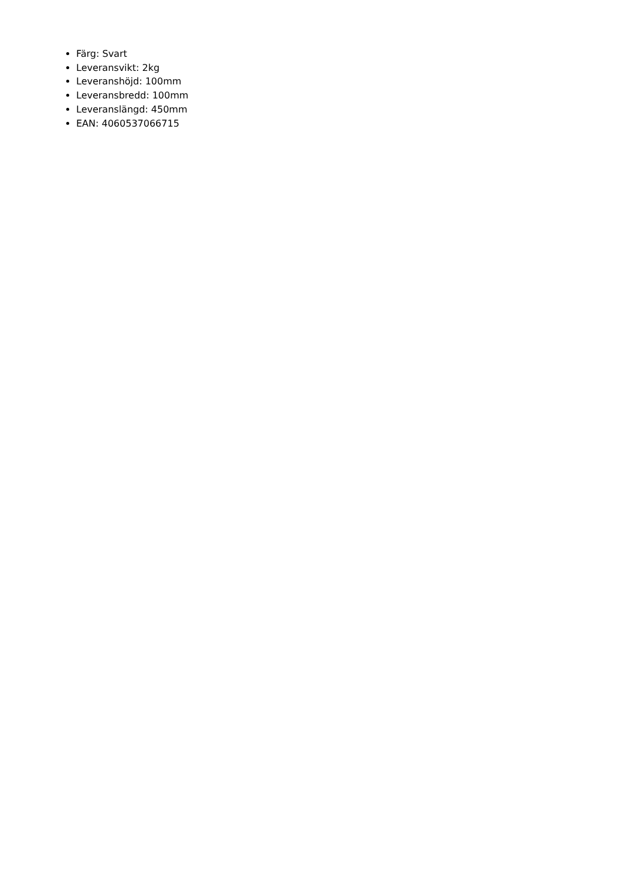Färg: Svart
Leveransvikt: 2kg
Leveranshöjd: 100mm
Leveransbredd: 100mm
Leveranslängd: 450mm
EAN: 4060537066715